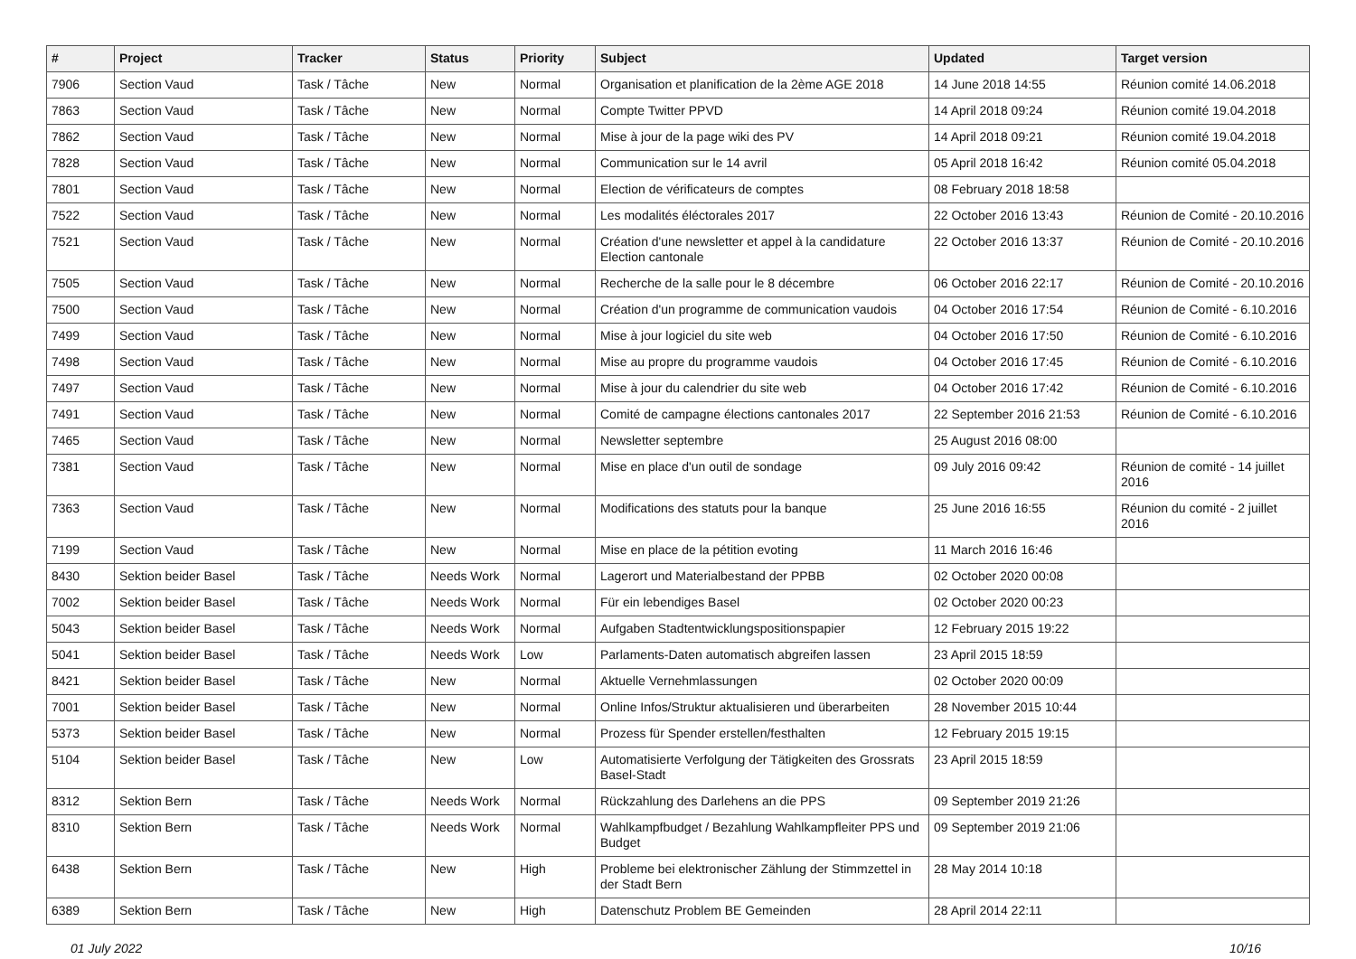| # | Project | Tracker | Status | Priority | Subject | Updated | Target version |
| --- | --- | --- | --- | --- | --- | --- | --- |
| 7906 | Section Vaud | Task / Tâche | New | Normal | Organisation et planification de la 2ème AGE 2018 | 14 June 2018 14:55 | Réunion comité 14.06.2018 |
| 7863 | Section Vaud | Task / Tâche | New | Normal | Compte Twitter PPVD | 14 April 2018 09:24 | Réunion comité 19.04.2018 |
| 7862 | Section Vaud | Task / Tâche | New | Normal | Mise à jour de la page wiki des PV | 14 April 2018 09:21 | Réunion comité 19.04.2018 |
| 7828 | Section Vaud | Task / Tâche | New | Normal | Communication sur le 14 avril | 05 April 2018 16:42 | Réunion comité 05.04.2018 |
| 7801 | Section Vaud | Task / Tâche | New | Normal | Election de vérificateurs de comptes | 08 February 2018 18:58 | |
| 7522 | Section Vaud | Task / Tâche | New | Normal | Les modalités éléctorales 2017 | 22 October 2016 13:43 | Réunion de Comité - 20.10.2016 |
| 7521 | Section Vaud | Task / Tâche | New | Normal | Création d'une newsletter et appel à la candidature Election cantonale | 22 October 2016 13:37 | Réunion de Comité - 20.10.2016 |
| 7505 | Section Vaud | Task / Tâche | New | Normal | Recherche de la salle pour le 8 décembre | 06 October 2016 22:17 | Réunion de Comité - 20.10.2016 |
| 7500 | Section Vaud | Task / Tâche | New | Normal | Création d'un programme de communication vaudois | 04 October 2016 17:54 | Réunion de Comité - 6.10.2016 |
| 7499 | Section Vaud | Task / Tâche | New | Normal | Mise à jour logiciel du site web | 04 October 2016 17:50 | Réunion de Comité - 6.10.2016 |
| 7498 | Section Vaud | Task / Tâche | New | Normal | Mise au propre du programme vaudois | 04 October 2016 17:45 | Réunion de Comité - 6.10.2016 |
| 7497 | Section Vaud | Task / Tâche | New | Normal | Mise à jour du calendrier du site web | 04 October 2016 17:42 | Réunion de Comité - 6.10.2016 |
| 7491 | Section Vaud | Task / Tâche | New | Normal | Comité de campagne élections cantonales 2017 | 22 September 2016 21:53 | Réunion de Comité - 6.10.2016 |
| 7465 | Section Vaud | Task / Tâche | New | Normal | Newsletter septembre | 25 August 2016 08:00 | |
| 7381 | Section Vaud | Task / Tâche | New | Normal | Mise en place d'un outil de sondage | 09 July 2016 09:42 | Réunion de comité - 14 juillet 2016 |
| 7363 | Section Vaud | Task / Tâche | New | Normal | Modifications des statuts pour la banque | 25 June 2016 16:55 | Réunion du comité - 2 juillet 2016 |
| 7199 | Section Vaud | Task / Tâche | New | Normal | Mise en place de la pétition evoting | 11 March 2016 16:46 | |
| 8430 | Sektion beider Basel | Task / Tâche | Needs Work | Normal | Lagerort und Materialbestand der PPBB | 02 October 2020 00:08 | |
| 7002 | Sektion beider Basel | Task / Tâche | Needs Work | Normal | Für ein lebendiges Basel | 02 October 2020 00:23 | |
| 5043 | Sektion beider Basel | Task / Tâche | Needs Work | Normal | Aufgaben Stadtentwicklungspositionspapier | 12 February 2015 19:22 | |
| 5041 | Sektion beider Basel | Task / Tâche | Needs Work | Low | Parlaments-Daten automatisch abgreifen lassen | 23 April 2015 18:59 | |
| 8421 | Sektion beider Basel | Task / Tâche | New | Normal | Aktuelle Vernehmlassungen | 02 October 2020 00:09 | |
| 7001 | Sektion beider Basel | Task / Tâche | New | Normal | Online Infos/Struktur aktualisieren und überarbeiten | 28 November 2015 10:44 | |
| 5373 | Sektion beider Basel | Task / Tâche | New | Normal | Prozess für Spender erstellen/festhalten | 12 February 2015 19:15 | |
| 5104 | Sektion beider Basel | Task / Tâche | New | Low | Automatisierte Verfolgung der Tätigkeiten des Grossrats Basel-Stadt | 23 April 2015 18:59 | |
| 8312 | Sektion Bern | Task / Tâche | Needs Work | Normal | Rückzahlung des Darlehens an die PPS | 09 September 2019 21:26 | |
| 8310 | Sektion Bern | Task / Tâche | Needs Work | Normal | Wahlkampfbudget / Bezahlung Wahlkampfleiter PPS und Budget | 09 September 2019 21:06 | |
| 6438 | Sektion Bern | Task / Tâche | New | High | Probleme bei elektronischer Zählung der Stimmzettel in der Stadt Bern | 28 May 2014 10:18 | |
| 6389 | Sektion Bern | Task / Tâche | New | High | Datenschutz Problem BE Gemeinden | 28 April 2014 22:11 | |
01 July 2022 10/16